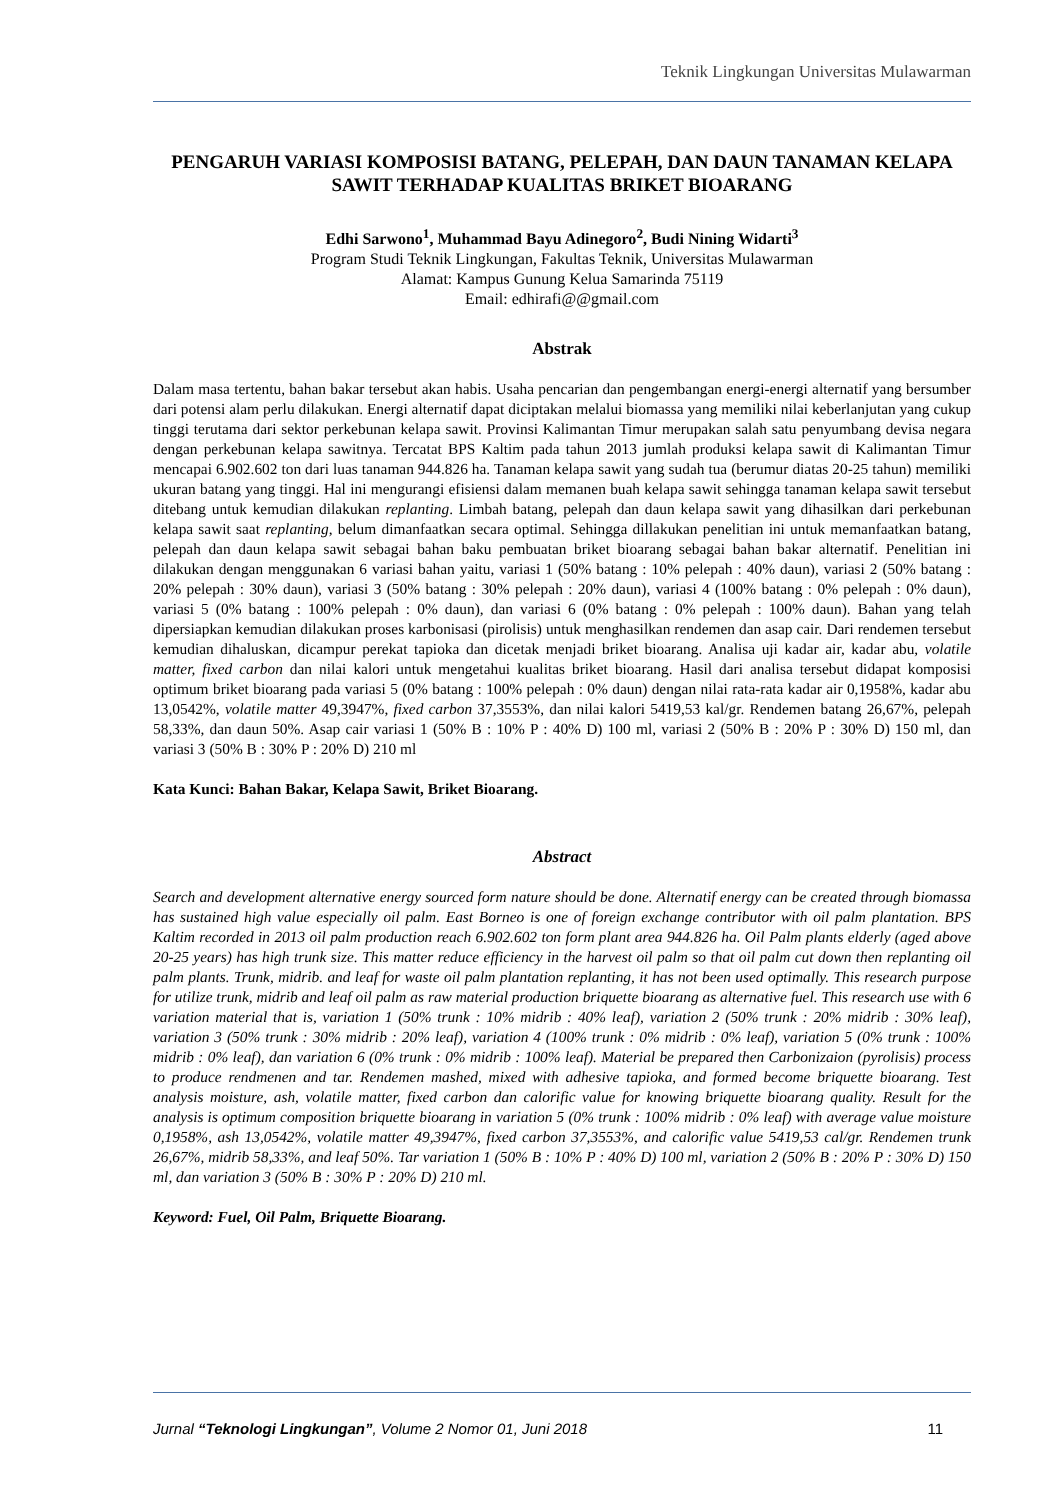Teknik Lingkungan Universitas Mulawarman
PENGARUH VARIASI KOMPOSISI BATANG, PELEPAH, DAN DAUN TANAMAN KELAPA SAWIT TERHADAP KUALITAS BRIKET BIOARANG
Edhi Sarwono<sup>1</sup>, Muhammad Bayu Adinegoro<sup>2</sup>, Budi Nining Widarti<sup>3</sup>
Program Studi Teknik Lingkungan, Fakultas Teknik, Universitas Mulawarman
Alamat: Kampus Gunung Kelua Samarinda 75119
Email: edhirafi@@gmail.com
Abstrak
Dalam masa tertentu, bahan bakar tersebut akan habis. Usaha pencarian dan pengembangan energi-energi alternatif yang bersumber dari potensi alam perlu dilakukan. Energi alternatif dapat diciptakan melalui biomassa yang memiliki nilai keberlanjutan yang cukup tinggi terutama dari sektor perkebunan kelapa sawit. Provinsi Kalimantan Timur merupakan salah satu penyumbang devisa negara dengan perkebunan kelapa sawitnya. Tercatat BPS Kaltim pada tahun 2013 jumlah produksi kelapa sawit di Kalimantan Timur mencapai 6.902.602 ton dari luas tanaman 944.826 ha. Tanaman kelapa sawit yang sudah tua (berumur diatas 20-25 tahun) memiliki ukuran batang yang tinggi. Hal ini mengurangi efisiensi dalam memanen buah kelapa sawit sehingga tanaman kelapa sawit tersebut ditebang untuk kemudian dilakukan replanting. Limbah batang, pelepah dan daun kelapa sawit yang dihasilkan dari perkebunan kelapa sawit saat replanting, belum dimanfaatkan secara optimal. Sehingga dillakukan penelitian ini untuk memanfaatkan batang, pelepah dan daun kelapa sawit sebagai bahan baku pembuatan briket bioarang sebagai bahan bakar alternatif. Penelitian ini dilakukan dengan menggunakan 6 variasi bahan yaitu, variasi 1 (50% batang : 10% pelepah : 40% daun), variasi 2 (50% batang : 20% pelepah : 30% daun), variasi 3 (50% batang : 30% pelepah : 20% daun), variasi 4 (100% batang : 0% pelepah : 0% daun), variasi 5 (0% batang : 100% pelepah : 0% daun), dan variasi 6 (0% batang : 0% pelepah : 100% daun). Bahan yang telah dipersiapkan kemudian dilakukan proses karbonisasi (pirolisis) untuk menghasilkan rendemen dan asap cair. Dari rendemen tersebut kemudian dihaluskan, dicampur perekat tapioka dan dicetak menjadi briket bioarang. Analisa uji kadar air, kadar abu, volatile matter, fixed carbon dan nilai kalori untuk mengetahui kualitas briket bioarang. Hasil dari analisa tersebut didapat komposisi optimum briket bioarang pada variasi 5 (0% batang : 100% pelepah : 0% daun) dengan nilai rata-rata kadar air 0,1958%, kadar abu 13,0542%, volatile matter 49,3947%, fixed carbon 37,3553%, dan nilai kalori 5419,53 kal/gr. Rendemen batang 26,67%, pelepah 58,33%, dan daun 50%. Asap cair variasi 1 (50% B : 10% P : 40% D) 100 ml, variasi 2 (50% B : 20% P : 30% D) 150 ml, dan variasi 3 (50% B : 30% P : 20% D) 210 ml
Kata Kunci: Bahan Bakar, Kelapa Sawit, Briket Bioarang.
Abstract
Search and development alternative energy sourced form nature should be done. Alternatif energy can be created through biomassa has sustained high value especially oil palm. East Borneo is one of foreign exchange contributor with oil palm plantation. BPS Kaltim recorded in 2013 oil palm production reach 6.902.602 ton form plant area 944.826 ha. Oil Palm plants elderly (aged above 20-25 years) has high trunk size. This matter reduce efficiency in the harvest oil palm so that oil palm cut down then replanting oil palm plants. Trunk, midrib. and leaf for waste oil palm plantation replanting, it has not been used optimally. This research purpose for utilize trunk, midrib and leaf oil palm as raw material production briquette bioarang as alternative fuel. This research use with 6 variation material that is, variation 1 (50% trunk : 10% midrib : 40% leaf), variation 2 (50% trunk : 20% midrib : 30% leaf), variation 3 (50% trunk : 30% midrib : 20% leaf), variation 4 (100% trunk : 0% midrib : 0% leaf), variation 5 (0% trunk : 100% midrib : 0% leaf), dan variation 6 (0% trunk : 0% midrib : 100% leaf). Material be prepared then Carbonizaion (pyrolisis) process to produce rendmenen and tar. Rendemen mashed, mixed with adhesive tapioka, and formed become briquette bioarang. Test analysis moisture, ash, volatile matter, fixed carbon dan calorific value for knowing briquette bioarang quality. Result for the analysis is optimum composition briquette bioarang in variation 5 (0% trunk : 100% midrib : 0% leaf) with average value moisture 0,1958%, ash 13,0542%, volatile matter 49,3947%, fixed carbon 37,3553%, and calorific value 5419,53 cal/gr. Rendemen trunk 26,67%, midrib 58,33%, and leaf 50%. Tar variation 1 (50% B : 10% P : 40% D) 100 ml, variation 2 (50% B : 20% P : 30% D) 150 ml, dan variation 3 (50% B : 30% P : 20% D) 210 ml.
Keyword: Fuel, Oil Palm, Briquette Bioarang.
Jurnal “Teknologi Lingkungan”, Volume 2 Nomor 01, Juni 2018 11